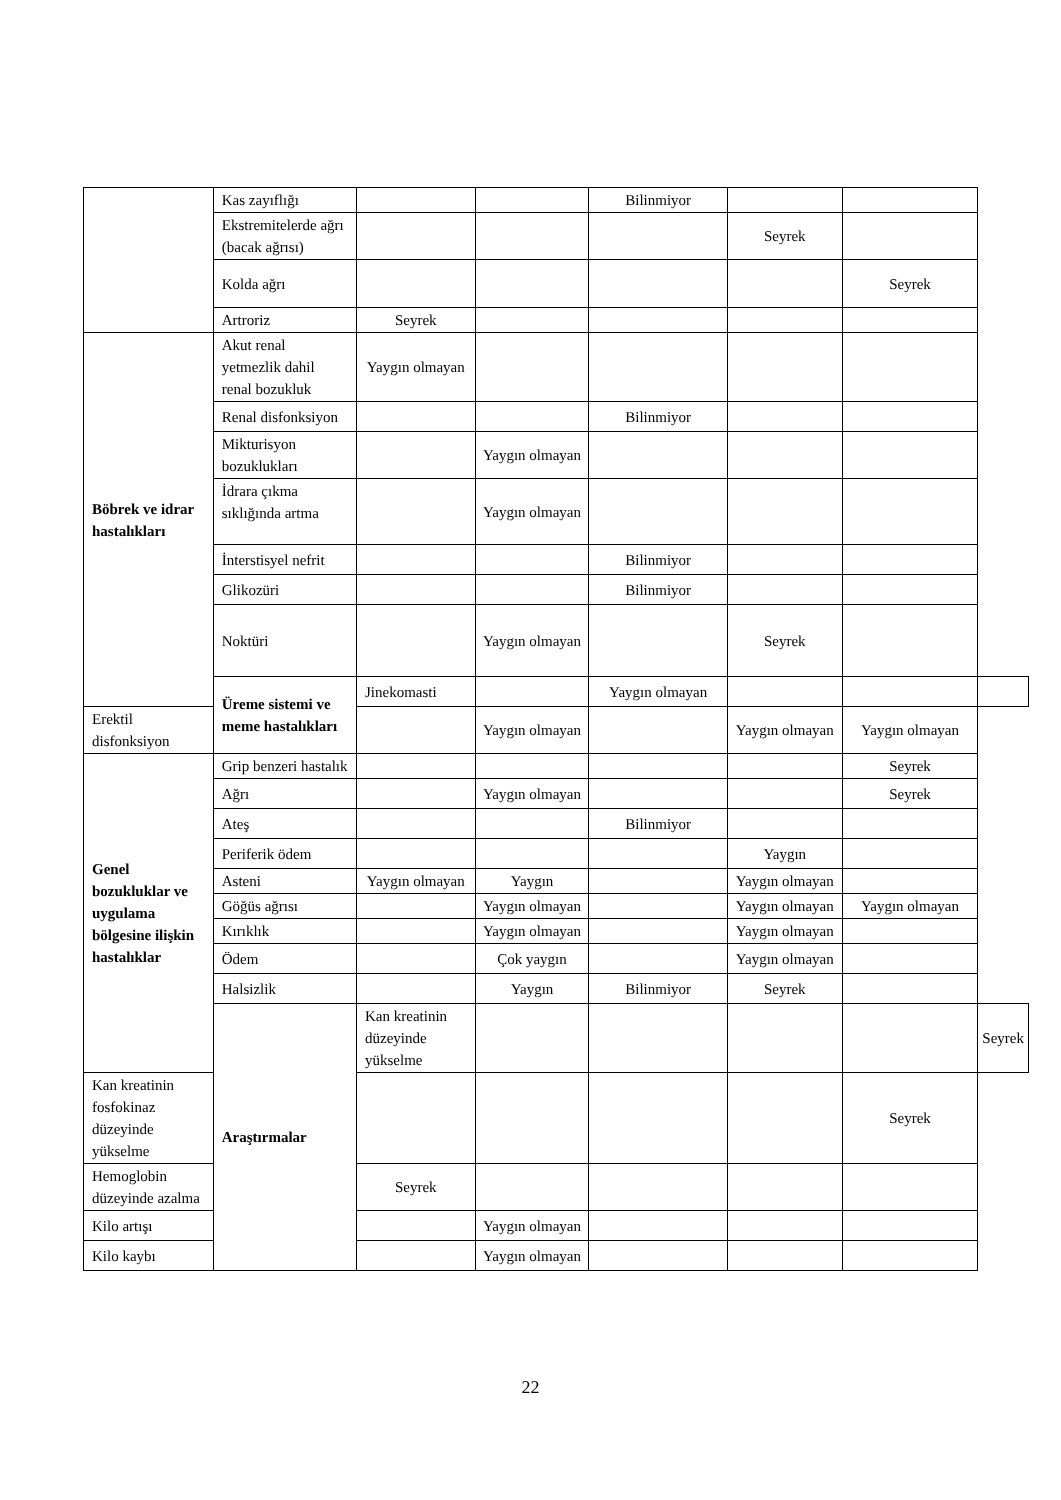| | Kas zayıflığı | | | Bilinmiyor | | | |
| | Ekstremitelerde ağrı (bacak ağrısı) | | | | Seyrek | | |
| | Kolda ağrı | | | | | Seyrek | |
| | Artroriz | Seyrek | | | | | |
| Böbrek ve idrar hastalıkları | Akut renal yetmezlik dahil renal bozukluk | Yaygın olmayan | | | | | |
| | Renal disfonksiyon | | | Bilinmiyor | | | |
| | Mikturisyon bozuklukları | | Yaygın olmayan | | | | |
| | İdrara çıkma sıklığında artma | | Yaygın olmayan | | | | |
| | İnterstisyel nefrit | | | Bilinmiyor | | | |
| | Glikozüri | | | Bilinmiyor | | | |
| | Noktüri | | Yaygın olmayan | | Seyrek | | |
| | Üreme sistemi ve meme hastalıkları | Jinekomasti | | Yaygın olmayan | | | |
| Erektil disfonksiyon | | | Yaygın olmayan | | Yaygın olmayan | Yaygın olmayan | |
| Genel bozukluklar ve uygulama bölgesine ilişkin hastalıklar | Grip benzeri hastalık | | | | | Seyrek | |
| | Ağrı | | Yaygın olmayan | | | Seyrek | |
| | Ateş | | | Bilinmiyor | | | |
| | Periferik ödem | | | | Yaygın | | |
| | Asteni | Yaygın olmayan | Yaygın | | Yaygın olmayan | | |
| | Göğüs ağrısı | | Yaygın olmayan | | Yaygın olmayan | Yaygın olmayan | |
| | Kırıklık | | Yaygın olmayan | | Yaygın olmayan | | |
| | Ödem | | Çok yaygın | | Yaygın olmayan | | |
| | Halsizlik | | Yaygın | Bilinmiyor | Seyrek | | |
| | Araştırmalar | Kan kreatinin düzeyinde yükselme | | | | | Seyrek |
| Kan kreatinin fosfokinaz düzeyinde yükselme | | | | | | Seyrek | |
| Hemoglobin düzeyinde azalma | | Seyrek | | | | | |
| Kilo artışı | | | Yaygın olmayan | | | | |
| Kilo kaybı | | | Yaygın olmayan | | | | |
22